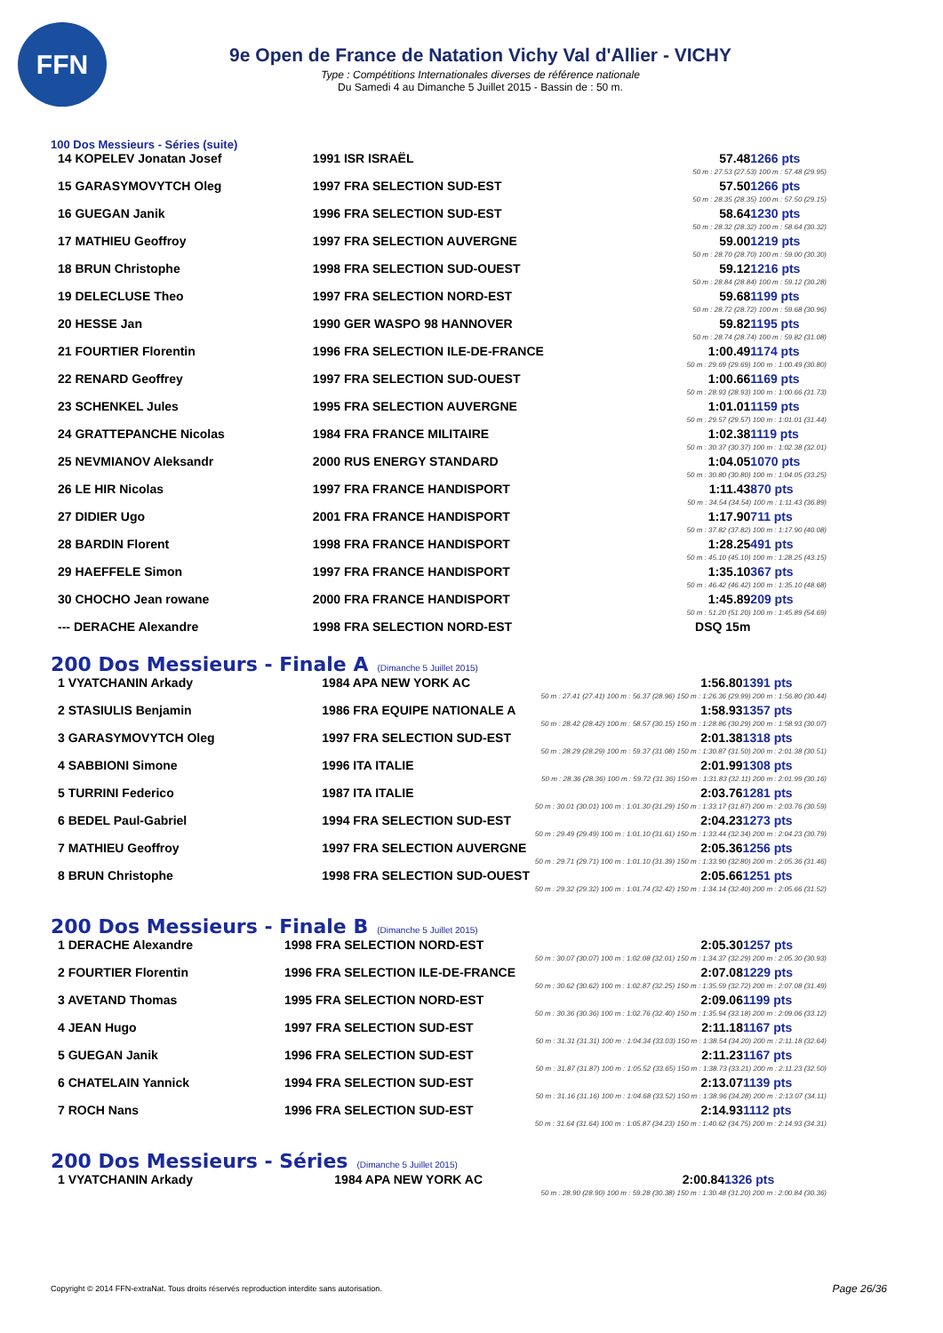FFN
9e Open de France de Natation Vichy Val d'Allier - VICHY
Type : Compétitions Internationales diverses de référence nationale
Du Samedi 4 au Dimanche 5 Juillet 2015 - Bassin de : 50 m.
100 Dos Messieurs - Séries (suite)
| 14 KOPELEV Jonatan Josef | 1991 ISR ISRAËL | 57.48 | 1266 pts |
| 50 m : 27.53 (27.53) 100 m : 57.48 (29.95) | | | |
| 15 GARASYMOVYTCH Oleg | 1997 FRA SELECTION SUD-EST | 57.50 | 1266 pts |
| 50 m : 28.35 (28.35) 100 m : 57.50 (29.15) | | | |
| 16 GUEGAN Janik | 1996 FRA SELECTION SUD-EST | 58.64 | 1230 pts |
| 50 m : 28.32 (28.32) 100 m : 58.64 (30.32) | | | |
| 17 MATHIEU Geoffroy | 1997 FRA SELECTION AUVERGNE | 59.00 | 1219 pts |
| 50 m : 28.70 (28.70) 100 m : 59.00 (30.30) | | | |
| 18 BRUN Christophe | 1998 FRA SELECTION SUD-OUEST | 59.12 | 1216 pts |
| 50 m : 28.84 (28.84) 100 m : 59.12 (30.28) | | | |
| 19 DELECLUSE Theo | 1997 FRA SELECTION NORD-EST | 59.68 | 1199 pts |
| 50 m : 28.72 (28.72) 100 m : 59.68 (30.96) | | | |
| 20 HESSE Jan | 1990 GER WASPO 98 HANNOVER | 59.82 | 1195 pts |
| 50 m : 28.74 (28.74) 100 m : 59.82 (31.08) | | | |
| 21 FOURTIER Florentin | 1996 FRA SELECTION ILE-DE-FRANCE | 1:00.49 | 1174 pts |
| 50 m : 29.69 (29.69) 100 m : 1:00.49 (30.80) | | | |
| 22 RENARD Geoffrey | 1997 FRA SELECTION SUD-OUEST | 1:00.66 | 1169 pts |
| 50 m : 28.93 (28.93) 100 m : 1:00.66 (31.73) | | | |
| 23 SCHENKEL Jules | 1995 FRA SELECTION AUVERGNE | 1:01.01 | 1159 pts |
| 50 m : 29.57 (29.57) 100 m : 1:01.01 (31.44) | | | |
| 24 GRATTEPANCHE Nicolas | 1984 FRA FRANCE MILITAIRE | 1:02.38 | 1119 pts |
| 50 m : 30.37 (30.37) 100 m : 1:02.38 (32.01) | | | |
| 25 NEVMIANOV Aleksandr | 2000 RUS ENERGY STANDARD | 1:04.05 | 1070 pts |
| 50 m : 30.80 (30.80) 100 m : 1:04.05 (33.25) | | | |
| 26 LE HIR Nicolas | 1997 FRA FRANCE HANDISPORT | 1:11.43 | 870 pts |
| 50 m : 34.54 (34.54) 100 m : 1:11.43 (36.89) | | | |
| 27 DIDIER Ugo | 2001 FRA FRANCE HANDISPORT | 1:17.90 | 711 pts |
| 50 m : 37.82 (37.82) 100 m : 1:17.90 (40.08) | | | |
| 28 BARDIN Florent | 1998 FRA FRANCE HANDISPORT | 1:28.25 | 491 pts |
| 50 m : 45.10 (45.10) 100 m : 1:28.25 (43.15) | | | |
| 29 HAEFFELE Simon | 1997 FRA FRANCE HANDISPORT | 1:35.10 | 367 pts |
| 50 m : 46.42 (46.42) 100 m : 1:35.10 (48.68) | | | |
| 30 CHOCHO Jean rowane | 2000 FRA FRANCE HANDISPORT | 1:45.89 | 209 pts |
| 50 m : 51.20 (51.20) 100 m : 1:45.89 (54.69) | | | |
| --- DERACHE Alexandre | 1998 FRA SELECTION NORD-EST | DSQ 15m | |
200 Dos Messieurs - Finale A (Dimanche 5 Juillet 2015)
| 1 VYATCHANIN Arkady | 1984 APA NEW YORK AC | 1:56.80 | 1391 pts |
| 50 m : 27.41 (27.41) 100 m : 56.37 (28.96) 150 m : 1:26.36 (29.99) 200 m : 1:56.80 (30.44) | | | |
| 2 STASIULIS Benjamin | 1986 FRA EQUIPE NATIONALE A | 1:58.93 | 1357 pts |
| 50 m : 28.42 (28.42) 100 m : 58.57 (30.15) 150 m : 1:28.86 (30.29) 200 m : 1:58.93 (30.07) | | | |
| 3 GARASYMOVYTCH Oleg | 1997 FRA SELECTION SUD-EST | 2:01.38 | 1318 pts |
| 50 m : 28.29 (28.29) 100 m : 59.37 (31.08) 150 m : 1:30.87 (31.50) 200 m : 2:01.38 (30.51) | | | |
| 4 SABBIONI Simone | 1996 ITA ITALIE | 2:01.99 | 1308 pts |
| 50 m : 28.36 (28.36) 100 m : 59.72 (31.36) 150 m : 1:31.83 (32.11) 200 m : 2:01.99 (30.16) | | | |
| 5 TURRINI Federico | 1987 ITA ITALIE | 2:03.76 | 1281 pts |
| 50 m : 30.01 (30.01) 100 m : 1:01.30 (31.29) 150 m : 1:33.17 (31.87) 200 m : 2:03.76 (30.59) | | | |
| 6 BEDEL Paul-Gabriel | 1994 FRA SELECTION SUD-EST | 2:04.23 | 1273 pts |
| 50 m : 29.49 (29.49) 100 m : 1:01.10 (31.61) 150 m : 1:33.44 (32.34) 200 m : 2:04.23 (30.79) | | | |
| 7 MATHIEU Geoffroy | 1997 FRA SELECTION AUVERGNE | 2:05.36 | 1256 pts |
| 50 m : 29.71 (29.71) 100 m : 1:01.10 (31.39) 150 m : 1:33.90 (32.80) 200 m : 2:05.36 (31.46) | | | |
| 8 BRUN Christophe | 1998 FRA SELECTION SUD-OUEST | 2:05.66 | 1251 pts |
| 50 m : 29.32 (29.32) 100 m : 1:01.74 (32.42) 150 m : 1:34.14 (32.40) 200 m : 2:05.66 (31.52) | | | |
200 Dos Messieurs - Finale B (Dimanche 5 Juillet 2015)
| 1 DERACHE Alexandre | 1998 FRA SELECTION NORD-EST | 2:05.30 | 1257 pts |
| 50 m : 30.07 (30.07) 100 m : 1:02.08 (32.01) 150 m : 1:34.37 (32.29) 200 m : 2:05.30 (30.93) | | | |
| 2 FOURTIER Florentin | 1996 FRA SELECTION ILE-DE-FRANCE | 2:07.08 | 1229 pts |
| 50 m : 30.62 (30.62) 100 m : 1:02.87 (32.25) 150 m : 1:35.59 (32.72) 200 m : 2:07.08 (31.49) | | | |
| 3 AVETAND Thomas | 1995 FRA SELECTION NORD-EST | 2:09.06 | 1199 pts |
| 50 m : 30.36 (30.36) 100 m : 1:02.76 (32.40) 150 m : 1:35.94 (33.18) 200 m : 2:09.06 (33.12) | | | |
| 4 JEAN Hugo | 1997 FRA SELECTION SUD-EST | 2:11.18 | 1167 pts |
| 50 m : 31.31 (31.31) 100 m : 1:04.34 (33.03) 150 m : 1:38.54 (34.20) 200 m : 2:11.18 (32.64) | | | |
| 5 GUEGAN Janik | 1996 FRA SELECTION SUD-EST | 2:11.23 | 1167 pts |
| 50 m : 31.87 (31.87) 100 m : 1:05.52 (33.65) 150 m : 1:38.73 (33.21) 200 m : 2:11.23 (32.50) | | | |
| 6 CHATELAIN Yannick | 1994 FRA SELECTION SUD-EST | 2:13.07 | 1139 pts |
| 50 m : 31.16 (31.16) 100 m : 1:04.68 (33.52) 150 m : 1:38.96 (34.28) 200 m : 2:13.07 (34.11) | | | |
| 7 ROCH Nans | 1996 FRA SELECTION SUD-EST | 2:14.93 | 1112 pts |
| 50 m : 31.64 (31.64) 100 m : 1:05.87 (34.23) 150 m : 1:40.62 (34.75) 200 m : 2:14.93 (34.31) | | | |
200 Dos Messieurs - Séries (Dimanche 5 Juillet 2015)
| 1 VYATCHANIN Arkady | 1984 APA NEW YORK AC | 2:00.84 | 1326 pts |
| 50 m : 28.90 (28.90) 100 m : 59.28 (30.38) 150 m : 1:30.48 (31.20) 200 m : 2:00.84 (30.36) | | | |
Copyright © 2014 FFN-extraNat. Tous droits réservés reproduction interdite sans autorisation.
Page 26/36